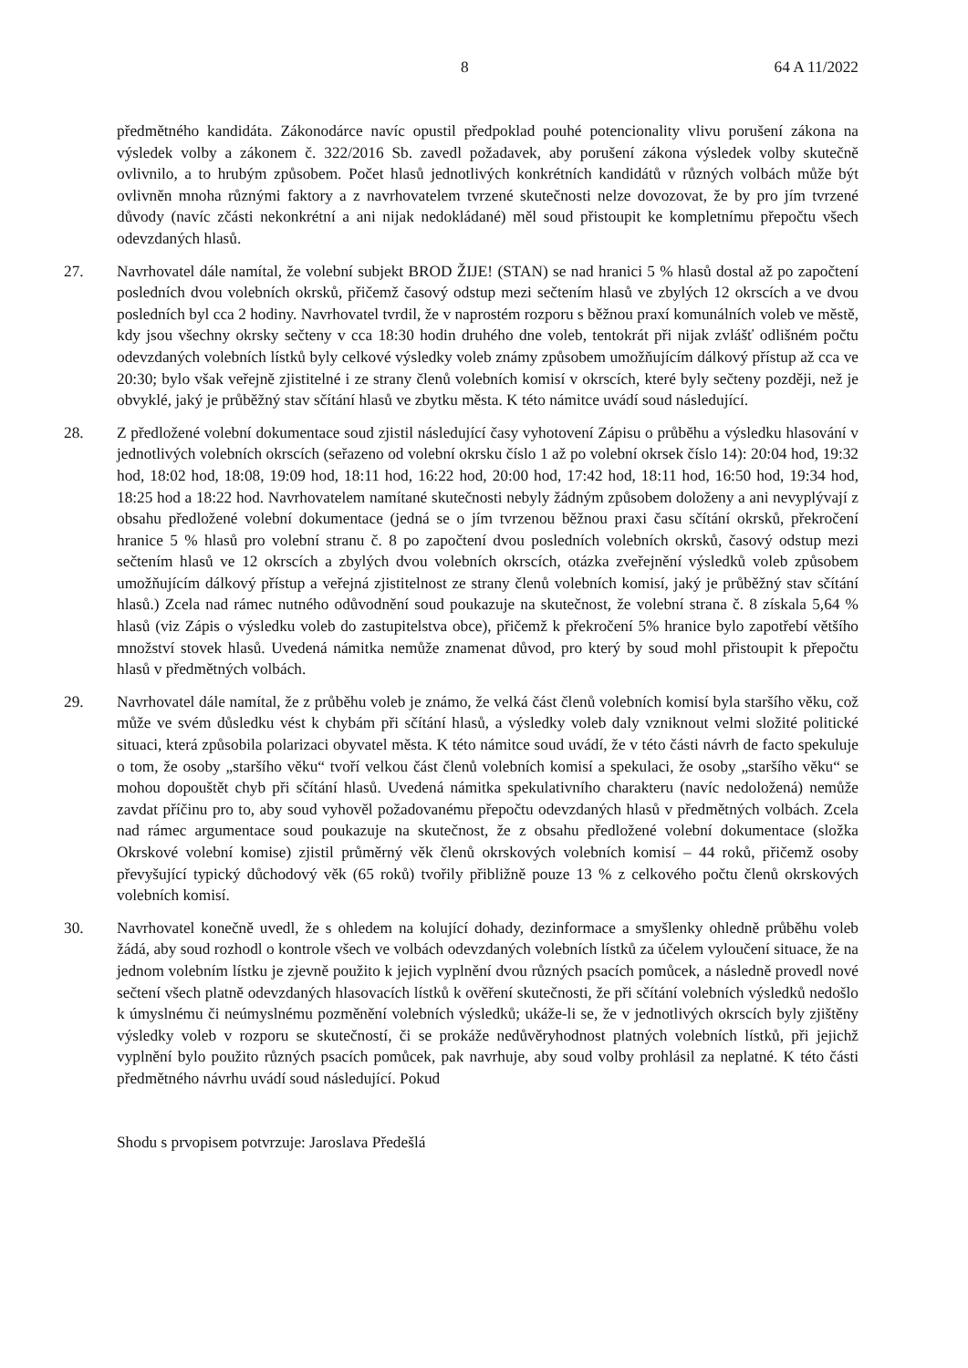8 64 A 11/2022
předmětného kandidáta. Zákonodárce navíc opustil předpoklad pouhé potencionality vlivu porušení zákona na výsledek volby a zákonem č. 322/2016 Sb. zavedl požadavek, aby porušení zákona výsledek volby skutečně ovlivnilo, a to hrubým způsobem. Počet hlasů jednotlivých konkrétních kandidátů v různých volbách může být ovlivněn mnoha různými faktory a z navrhovatelem tvrzené skutečnosti nelze dovozovat, že by pro jím tvrzené důvody (navíc zčásti nekonkrétní a ani nijak nedokládané) měl soud přistoupit ke kompletnímu přepočtu všech odevzdaných hlasů.
27. Navrhovatel dále namítal, že volební subjekt BROD ŽIJE! (STAN) se nad hranici 5 % hlasů dostal až po započtení posledních dvou volebních okrsků, přičemž časový odstup mezi sečtením hlasů ve zbylých 12 okrscích a ve dvou posledních byl cca 2 hodiny. Navrhovatel tvrdil, že v naprostém rozporu s běžnou praxí komunálních voleb ve městě, kdy jsou všechny okrsky sečteny v cca 18:30 hodin druhého dne voleb, tentokrát při nijak zvlášť odlišném počtu odevzdaných volebních lístků byly celkové výsledky voleb známy způsobem umožňujícím dálkový přístup až cca ve 20:30; bylo však veřejně zjistitelné i ze strany členů volebních komisí v okrscích, které byly sečteny později, než je obvyklé, jaký je průběžný stav sčítání hlasů ve zbytku města. K této námitce uvádí soud následující.
28. Z předložené volební dokumentace soud zjistil následující časy vyhotovení Zápisu o průběhu a výsledku hlasování v jednotlivých volebních okrscích (seřazeno od volební okrsku číslo 1 až po volební okrsek číslo 14): 20:04 hod, 19:32 hod, 18:02 hod, 18:08, 19:09 hod, 18:11 hod, 16:22 hod, 20:00 hod, 17:42 hod, 18:11 hod, 16:50 hod, 19:34 hod, 18:25 hod a 18:22 hod. Navrhovatelem namítané skutečnosti nebyly žádným způsobem doloženy a ani nevyplývají z obsahu předložené volební dokumentace (jedná se o jím tvrzenou běžnou praxi času sčítání okrsků, překročení hranice 5 % hlasů pro volební stranu č. 8 po započtení dvou posledních volebních okrsků, časový odstup mezi sečtením hlasů ve 12 okrscích a zbylých dvou volebních okrscích, otázka zveřejnění výsledků voleb způsobem umožňujícím dálkový přístup a veřejná zjistitelnost ze strany členů volebních komisí, jaký je průběžný stav sčítání hlasů.) Zcela nad rámec nutného odůvodnění soud poukazuje na skutečnost, že volební strana č. 8 získala 5,64 % hlasů (viz Zápis o výsledku voleb do zastupitelstva obce), přičemž k překročení 5% hranice bylo zapotřebí většího množství stovek hlasů. Uvedená námitka nemůže znamenat důvod, pro který by soud mohl přistoupit k přepočtu hlasů v předmětných volbách.
29. Navrhovatel dále namítal, že z průběhu voleb je známo, že velká část členů volebních komisí byla staršího věku, což může ve svém důsledku vést k chybám při sčítání hlasů, a výsledky voleb daly vzniknout velmi složité politické situaci, která způsobila polarizaci obyvatel města. K této námitce soud uvádí, že v této části návrh de facto spekuluje o tom, že osoby „staršího věku“ tvoří velkou část členů volebních komisí a spekulaci, že osoby „staršího věku“ se mohou dopouštět chyb při sčítání hlasů. Uvedená námitka spekulativního charakteru (navíc nedoložená) nemůže zavdat příčinu pro to, aby soud vyhověl požadovanému přepočtu odevzdaných hlasů v předmětných volbách. Zcela nad rámec argumentace soud poukazuje na skutečnost, že z obsahu předložené volební dokumentace (složka Okrskové volební komise) zjistil průměrný věk členů okrskových volebních komisí – 44 roků, přičemž osoby převyšující typický důchodový věk (65 roků) tvořily přibližně pouze 13 % z celkového počtu členů okrskových volebních komisí.
30. Navrhovatel konečně uvedl, že s ohledem na kolující dohady, dezinformace a smyšlenky ohledně průběhu voleb žádá, aby soud rozhodl o kontrole všech ve volbách odevzdaných volebních lístků za účelem vyloučení situace, že na jednom volebním lístku je zjevně použito k jejich vyplnění dvou různých psacích pomůcek, a následně provedl nové sečtení všech platně odevzdaných hlasovacích lístků k ověření skutečnosti, že při sčítání volebních výsledků nedošlo k úmyslnému či neúmyslnému pozměnění volebních výsledků; ukáže-li se, že v jednotlivých okrscích byly zjištěny výsledky voleb v rozporu se skutečností, či se prokáže nedůvěryhodnost platných volebních lístků, při jejichž vyplnění bylo použito různých psacích pomůcek, pak navrhuje, aby soud volby prohlásil za neplatné. K této části předmětného návrhu uvádí soud následující. Pokud
Shodu s prvopisem potvrzuje: Jaroslava Předešlá